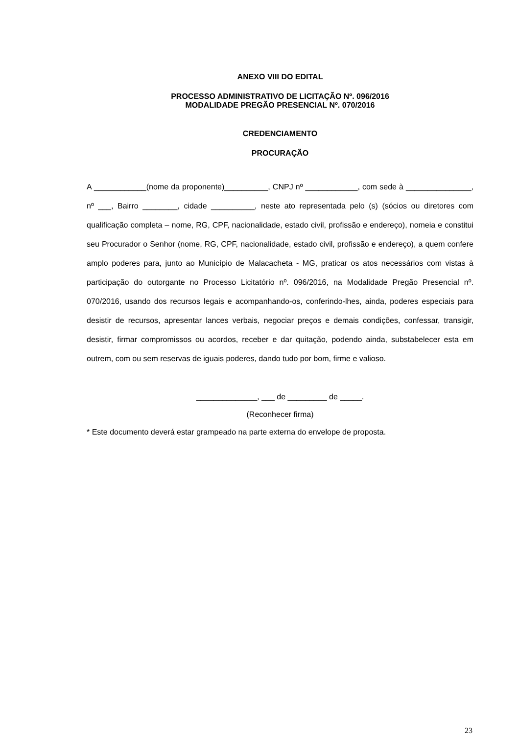ANEXO VIII DO EDITAL
PROCESSO ADMINISTRATIVO DE LICITAÇÃO Nº. 096/2016
MODALIDADE PREGÃO PRESENCIAL Nº. 070/2016
CREDENCIAMENTO
PROCURAÇÃO
A ____________(nome da proponente)__________, CNPJ nº ____________, com sede à _______________, nº ___, Bairro ________, cidade __________, neste ato representada pelo (s) (sócios ou diretores com qualificação completa – nome, RG, CPF, nacionalidade, estado civil, profissão e endereço), nomeia e constitui seu Procurador o Senhor (nome, RG, CPF, nacionalidade, estado civil, profissão e endereço), a quem confere amplo poderes para, junto ao Município de Malacacheta - MG, praticar os atos necessários com vistas à participação do outorgante no Processo Licitatório nº. 096/2016, na Modalidade Pregão Presencial nº. 070/2016, usando dos recursos legais e acompanhando-os, conferindo-lhes, ainda, poderes especiais para desistir de recursos, apresentar lances verbais, negociar preços e demais condições, confessar, transigir, desistir, firmar compromissos ou acordos, receber e dar quitação, podendo ainda, substabelecer esta em outrem, com ou sem reservas de iguais poderes, dando tudo por bom, firme e valioso.
______________, ___ de _________ de _____.
(Reconhecer firma)
* Este documento deverá estar grampeado na parte externa do envelope de proposta.
23